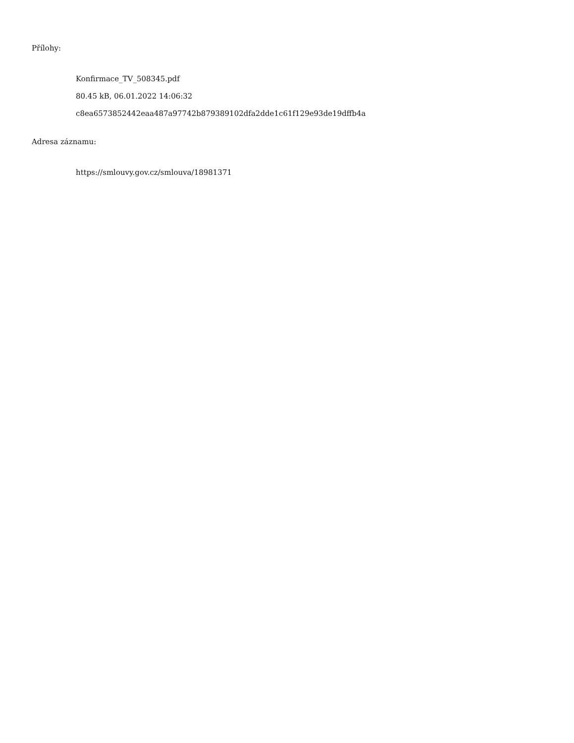Přílohy:
Konfirmace_TV_508345.pdf
80.45 kB, 06.01.2022 14:06:32
c8ea6573852442eaa487a97742b879389102dfa2dde1c61f129e93de19dffb4a
Adresa záznamu:
https://smlouvy.gov.cz/smlouva/18981371